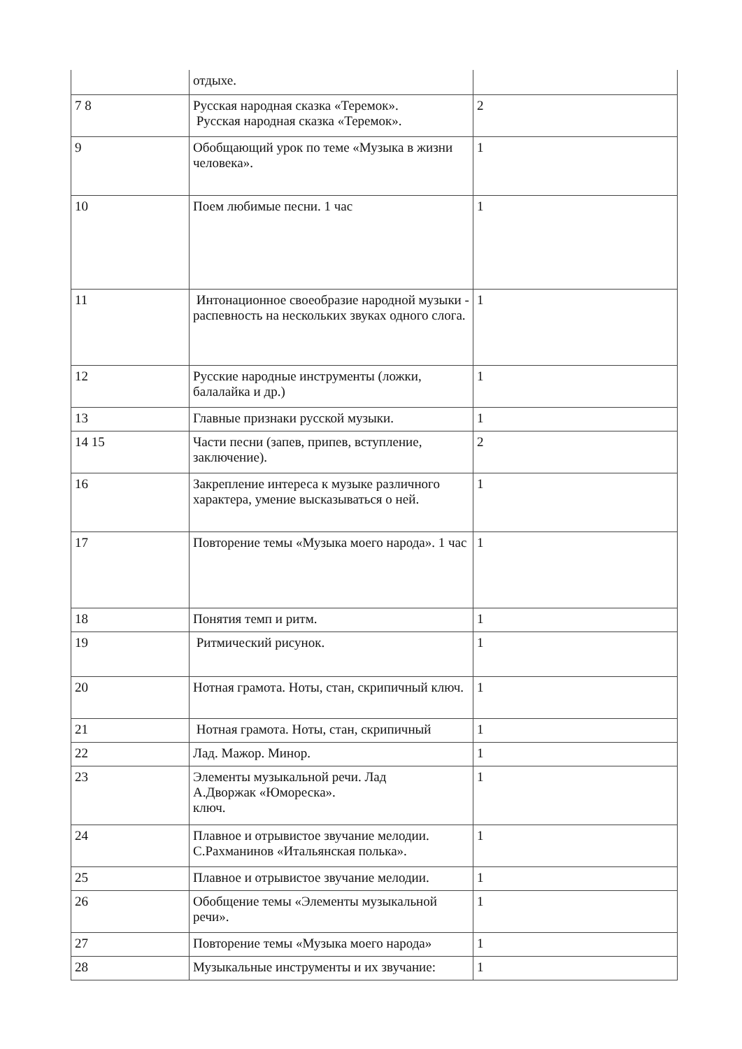| | отдыхе. | |
| 7 8 | Русская народная сказка «Теремок». Русская народная сказка «Теремок». | 2 |
| 9 | Обобщающий урок по теме «Музыка в жизни человека». | 1 |
| 10 | Поем любимые песни. 1 час | 1 |
| 11 | Интонационное своеобразие народной музыки - распевность на нескольких звуках одного слога. | 1 |
| 12 | Русские народные инструменты (ложки, балалайка и др.) | 1 |
| 13 | Главные признаки русской музыки. | 1 |
| 14 15 | Части песни (запев, припев, вступление, заключение). | 2 |
| 16 | Закрепление интереса к музыке различного характера, умение высказываться о ней. | 1 |
| 17 | Повторение темы «Музыка моего народа». 1 час | 1 |
| 18 | Понятия темп и ритм. | 1 |
| 19 | Ритмический рисунок. | 1 |
| 20 | Нотная грамота. Ноты, стан, скрипичный ключ. | 1 |
| 21 | Нотная грамота. Ноты, стан, скрипичный | 1 |
| 22 | Лад. Мажор. Минор. | 1 |
| 23 | Элементы музыкальной речи. Лад А.Дворжак «Юмореска». ключ. | 1 |
| 24 | Плавное и отрывистое звучание мелодии. С.Рахманинов «Итальянская полька». | 1 |
| 25 | Плавное и отрывистое звучание мелодии. | 1 |
| 26 | Обобщение темы «Элементы музыкальной речи». | 1 |
| 27 | Повторение темы «Музыка моего народа» | 1 |
| 28 | Музыкальные инструменты и их звучание: | 1 |